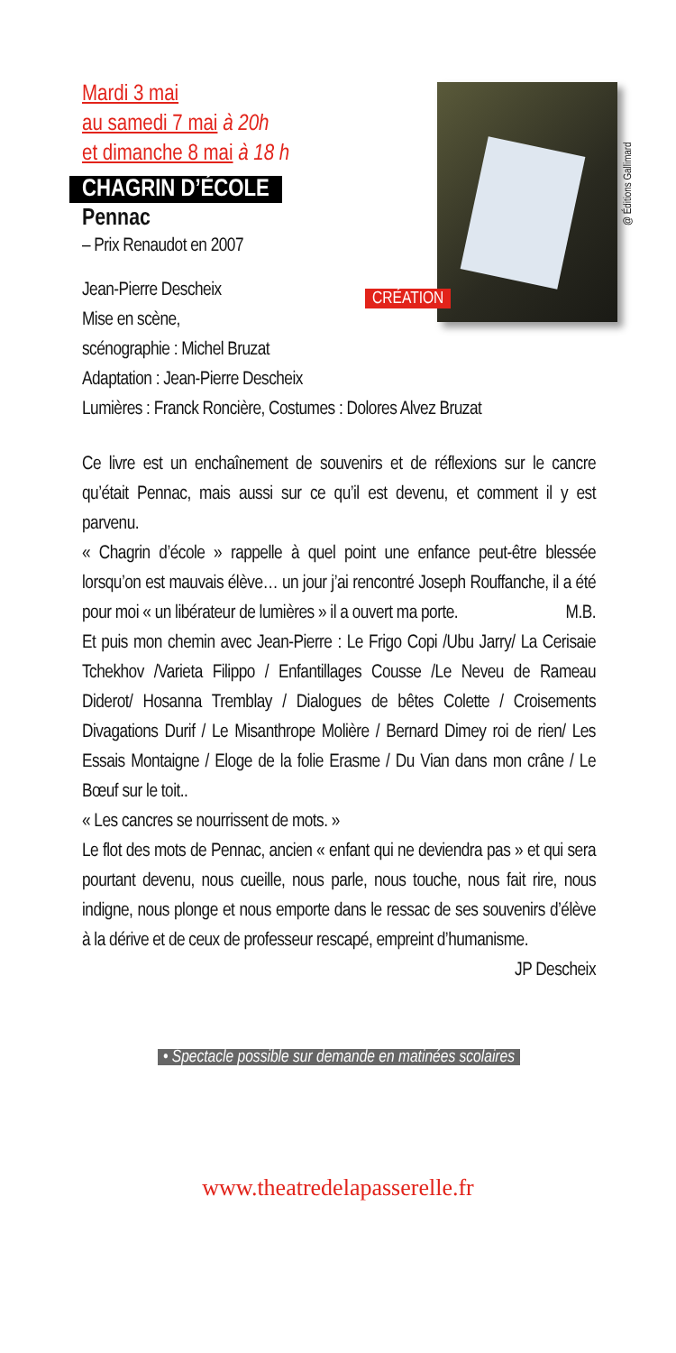@ Éditions Gallimard
CRÉATION
Mardi 3 mai
au samedi 7 mai à 20h
et dimanche 8 mai à 18 h
CHAGRIN D’ÉCOLE
Pennac
– Prix Renaudot en 2007
Jean-Pierre Descheix
Mise en scène,
scénographie : Michel Bruzat
Adaptation : Jean-Pierre Descheix
Lumières : Franck Roncière, Costumes : Dolores Alvez Bruzat
Ce livre est un enchaînement de souvenirs et de réflexions sur le cancre qu’était Pennac, mais aussi sur ce qu’il est devenu, et comment il y est parvenu.
« Chagrin d’école » rappelle à quel point une enfance peut-être blessée lorsqu’on est mauvais élève… un jour j’ai rencontré Joseph Rouffanche, il a été pour moi « un libérateur de lumières » il a ouvert ma porte. M.B.
Et puis mon chemin avec Jean-Pierre : Le Frigo Copi /Ubu Jarry/ La Cerisaie Tchekhov /Varieta Filippo / Enfantillages Cousse /Le Neveu de Rameau Diderot/ Hosanna Tremblay / Dialogues de bêtes Colette / Croisements Divagations Durif / Le Misanthrope Molière / Bernard Dimey roi de rien/ Les Essais Montaigne / Eloge de la folie Erasme / Du Vian dans mon crâne / Le Bœuf sur le toit..
« Les cancres se nourrissent de mots. »
Le flot des mots de Pennac, ancien « enfant qui ne deviendra pas » et qui sera pourtant devenu, nous cueille, nous parle, nous touche, nous fait rire, nous indigne, nous plonge et nous emporte dans le ressac de ses souvenirs d’élève à la dérive et de ceux de professeur rescapé, empreint d’humanisme.
JP Descheix
• Spectacle possible sur demande en matinées scolaires
www.theatredelapasserelle.fr